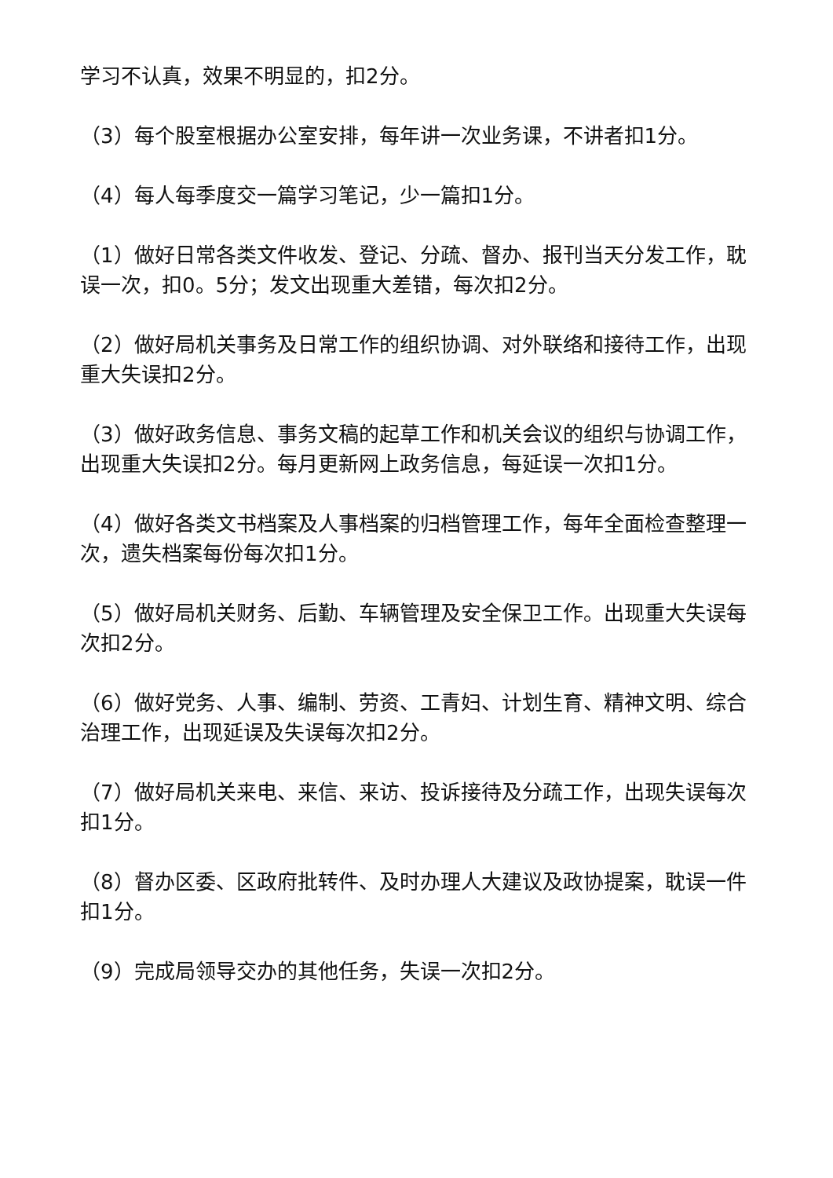学习不认真，效果不明显的，扣2分。
（3）每个股室根据办公室安排，每年讲一次业务课，不讲者扣1分。
（4）每人每季度交一篇学习笔记，少一篇扣1分。
（1）做好日常各类文件收发、登记、分疏、督办、报刊当天分发工作，耽误一次，扣0。5分；发文出现重大差错，每次扣2分。
（2）做好局机关事务及日常工作的组织协调、对外联络和接待工作，出现重大失误扣2分。
（3）做好政务信息、事务文稿的起草工作和机关会议的组织与协调工作，出现重大失误扣2分。每月更新网上政务信息，每延误一次扣1分。
（4）做好各类文书档案及人事档案的归档管理工作，每年全面检查整理一次，遗失档案每份每次扣1分。
（5）做好局机关财务、后勤、车辆管理及安全保卫工作。出现重大失误每次扣2分。
（6）做好党务、人事、编制、劳资、工青妇、计划生育、精神文明、综合治理工作，出现延误及失误每次扣2分。
（7）做好局机关来电、来信、来访、投诉接待及分疏工作，出现失误每次扣1分。
（8）督办区委、区政府批转件、及时办理人大建议及政协提案，耽误一件扣1分。
（9）完成局领导交办的其他任务，失误一次扣2分。